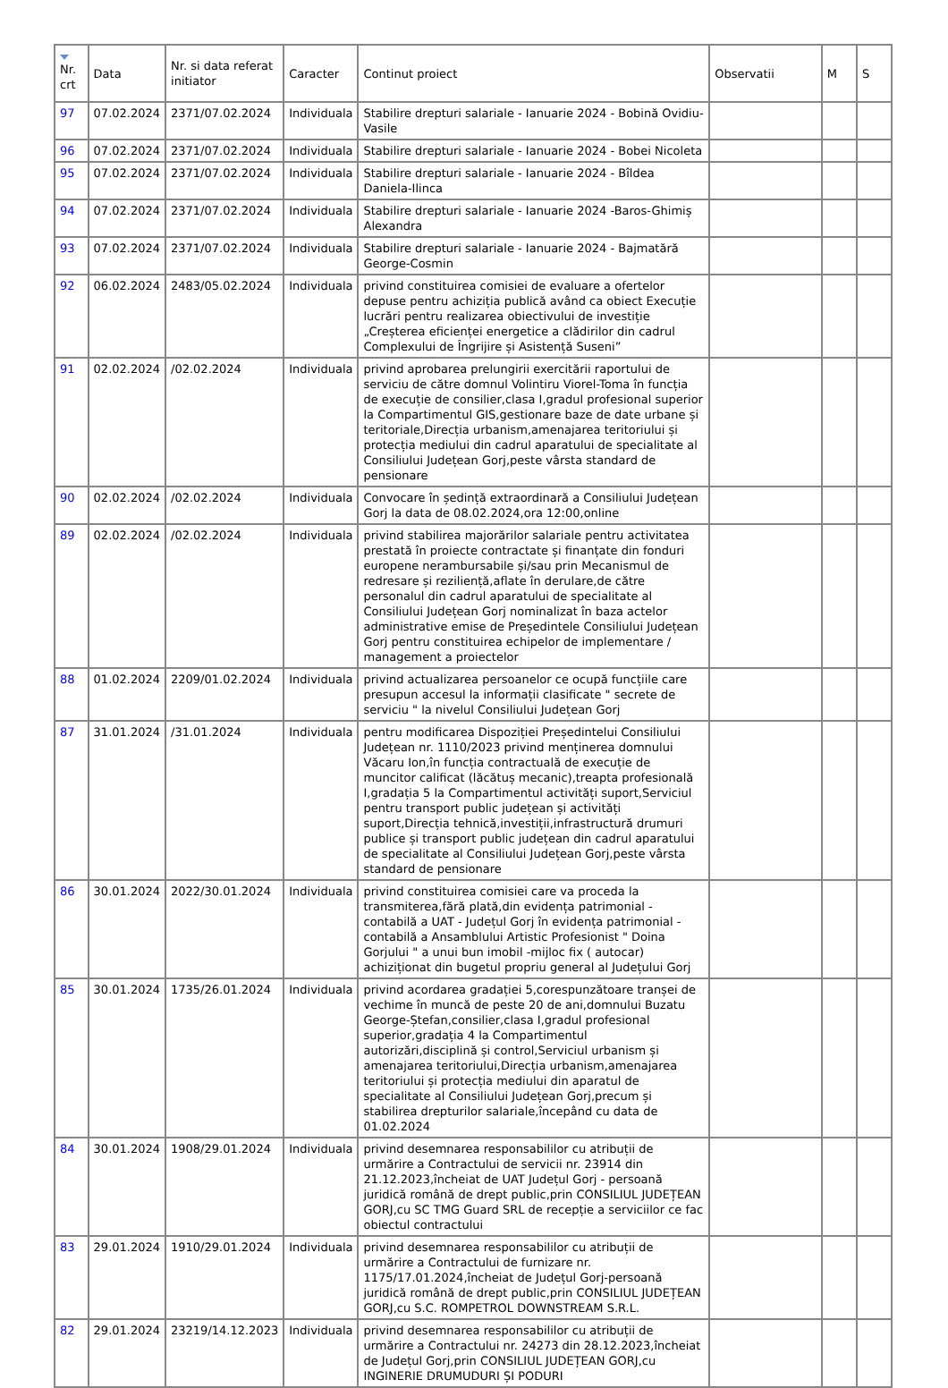| Nr. crt | Data | Nr. si data referat initiator | Caracter | Continut proiect | Observatii | M | S |
| --- | --- | --- | --- | --- | --- | --- | --- |
| 97 | 07.02.2024 | 2371/07.02.2024 | Individuala | Stabilire drepturi salariale - Ianuarie 2024 - Bobină Ovidiu-Vasile | | | |
| 96 | 07.02.2024 | 2371/07.02.2024 | Individuala | Stabilire drepturi salariale - Ianuarie 2024 - Bobei Nicoleta | | | |
| 95 | 07.02.2024 | 2371/07.02.2024 | Individuala | Stabilire drepturi salariale - Ianuarie 2024 - Bîldea Daniela-Ilinca | | | |
| 94 | 07.02.2024 | 2371/07.02.2024 | Individuala | Stabilire drepturi salariale - Ianuarie 2024 -Baros-Ghimiș Alexandra | | | |
| 93 | 07.02.2024 | 2371/07.02.2024 | Individuala | Stabilire drepturi salariale - Ianuarie 2024 - Bajmatără George-Cosmin | | | |
| 92 | 06.02.2024 | 2483/05.02.2024 | Individuala | privind constituirea comisiei de evaluare a ofertelor depuse pentru achiziția publică având ca obiect Execuție lucrări pentru realizarea obiectivului de investiție „Creșterea eficienței energetice a clădirilor din cadrul Complexului de Îngrijire și Asistență Suseni” | | | |
| 91 | 02.02.2024 | /02.02.2024 | Individuala | privind aprobarea prelungirii exercitării raportului de serviciu de către domnul Volintiru Viorel-Toma în funcția de execuție de consilier,clasa I,gradul profesional superior la Compartimentul GIS,gestionare baze de date urbane și teritoriale,Direcția urbanism,amenajarea teritoriului și protecția mediului din cadrul aparatului de specialitate al Consiliului Județean Gorj,peste vârsta standard de pensionare | | | |
| 90 | 02.02.2024 | /02.02.2024 | Individuala | Convocare în ședință extraordinară a Consiliului Județean Gorj la data de 08.02.2024,ora 12:00,online | | | |
| 89 | 02.02.2024 | /02.02.2024 | Individuala | privind stabilirea majorărilor salariale pentru activitatea prestată în proiecte contractate și finanțate din fonduri europene nerambursabile și/sau prin Mecanismul de redresare și reziliență,aflate în derulare,de către personalul din cadrul aparatului de specialitate al Consiliului Județean Gorj nominalizat în baza actelor administrative emise de Președintele Consiliului Județean Gorj pentru constituirea echipelor de implementare / management a proiectelor | | | |
| 88 | 01.02.2024 | 2209/01.02.2024 | Individuala | privind actualizarea persoanelor ce ocupă funcțiile care presupun accesul la informații clasificate " secrete de serviciu " la nivelul Consiliului Județean Gorj | | | |
| 87 | 31.01.2024 | /31.01.2024 | Individuala | pentru modificarea Dispoziției Președintelui Consiliului Județean nr. 1110/2023 privind menținerea domnului Văcaru Ion,în funcția contractuală de execuție de muncitor calificat (lăcătuș mecanic),treapta profesională I,gradația 5 la Compartimentul activități suport,Serviciul pentru transport public județean și activități suport,Direcția tehnică,investiții,infrastructură drumuri publice și transport public județean din cadrul aparatului de specialitate al Consiliului Județean Gorj,peste vârsta standard de pensionare | | | |
| 86 | 30.01.2024 | 2022/30.01.2024 | Individuala | privind constituirea comisiei care va proceda la transmiterea,fără plată,din evidența patrimonial - contabilă a UAT - Județul Gorj în evidența patrimonial - contabilă a Ansamblului Artistic Profesionist " Doina Gorjului " a unui bun imobil -mijloc fix ( autocar) achiziționat din bugetul propriu general al Județului Gorj | | | |
| 85 | 30.01.2024 | 1735/26.01.2024 | Individuala | privind acordarea gradației 5,corespunzătoare tranșei de vechime în muncă de peste 20 de ani,domnului Buzatu George-Ștefan,consilier,clasa I,gradul profesional superior,gradația 4 la Compartimentul autorizări,disciplină și control,Serviciul urbanism și amenajarea teritoriului,Direcția urbanism,amenajarea teritoriului și protecția mediului din aparatul de specialitate al Consiliului Județean Gorj,precum și stabilirea drepturilor salariale,începând cu data de 01.02.2024 | | | |
| 84 | 30.01.2024 | 1908/29.01.2024 | Individuala | privind desemnarea responsabililor cu atribuții de urmărire a Contractului de servicii nr. 23914 din 21.12.2023,încheiat de UAT Județul Gorj - persoană juridică română de drept public,prin CONSILIUL JUDEȚEAN GORJ,cu SC TMG Guard SRL de recepție a serviciilor ce fac obiectul contractului | | | |
| 83 | 29.01.2024 | 1910/29.01.2024 | Individuala | privind desemnarea responsabililor cu atribuții de urmărire a Contractului de furnizare nr. 1175/17.01.2024,încheiat de Județul Gorj-persoană juridică română de drept public,prin CONSILIUL JUDEȚEAN GORJ,cu S.C. ROMPETROL DOWNSTREAM S.R.L. | | | |
| 82 | 29.01.2024 | 23219/14.12.2023 | Individuala | privind desemnarea responsabililor cu atribuții de urmărire a Contractului nr. 24273 din 28.12.2023,încheiat de Județul Gorj,prin CONSILIUL JUDEȚEAN GORJ,cu INGINERIE DRUMUDURI ȘI PODURI | | | |